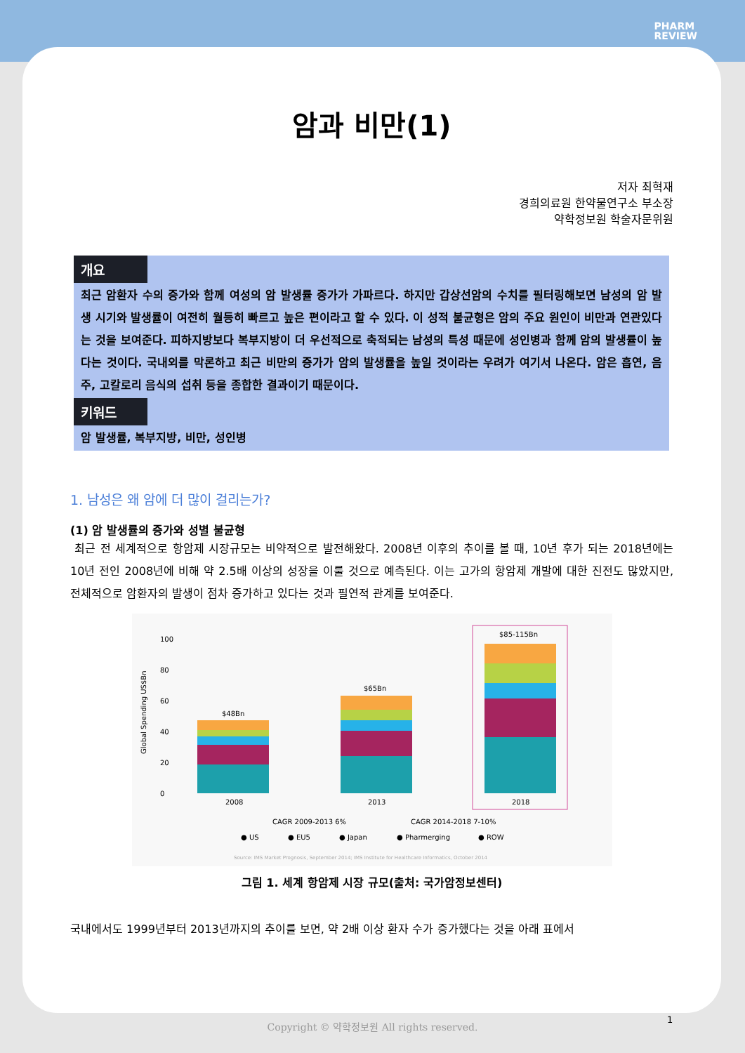PHARM
REVIEW
암과 비만(1)
저자 최혁재
경희의료원 한약물연구소 부소장
약학정보원 학술자문위원
개요
최근 암환자 수의 증가와 함께 여성의 암 발생률 증가가 가파르다. 하지만 갑상선암의 수치를 필터링해보면 남성의 암 발생 시기와 발생률이 여전히 월등히 빠르고 높은 편이라고 할 수 있다. 이 성적 불균형은 암의 주요 원인이 비만과 연관있다는 것을 보여준다. 피하지방보다 복부지방이 더 우선적으로 축적되는 남성의 특성 때문에 성인병과 함께 암의 발생률이 높다는 것이다. 국내외를 막론하고 최근 비만의 증가가 암의 발생률을 높일 것이라는 우려가 여기서 나온다. 암은 흡연, 음주, 고칼로리 음식의 섭취 등을 종합한 결과이기 때문이다.
키워드
암 발생률, 복부지방, 비만, 성인병
1. 남성은 왜 암에 더 많이 걸리는가?
(1) 암 발생률의 증가와 성별 불균형
최근 전 세계적으로 항암제 시장규모는 비약적으로 발전해왔다. 2008년 이후의 추이를 볼 때, 10년 후가 되는 2018년에는 10년 전인 2008년에 비해 약 2.5배 이상의 성장을 이룰 것으로 예측된다. 이는 고가의 항암제 개발에 대한 진전도 많았지만, 전체적으로 암환자의 발생이 점차 증가하고 있다는 것과 필연적 관계를 보여준다.
100
80
60
40
20
0
Global Spending US$Bn
$48Bn
$65Bn
$85-115Bn
2008
2013
2018
CAGR 2009-2013 6%
CAGR 2014-2018 7-10%
● US
● EU5
● Japan
● Pharmerging
● ROW
Source: IMS Market Prognosis, September 2014; IMS Institute for Healthcare Informatics, October 2014
그림 1. 세계 항암제 시장 규모(출처: 국가암정보센터)
국내에서도 1999년부터 2013년까지의 추이를 보면, 약 2배 이상 환자 수가 증가했다는 것을 아래 표에서
1 Copyright © 약학정보원 All rights reserved.